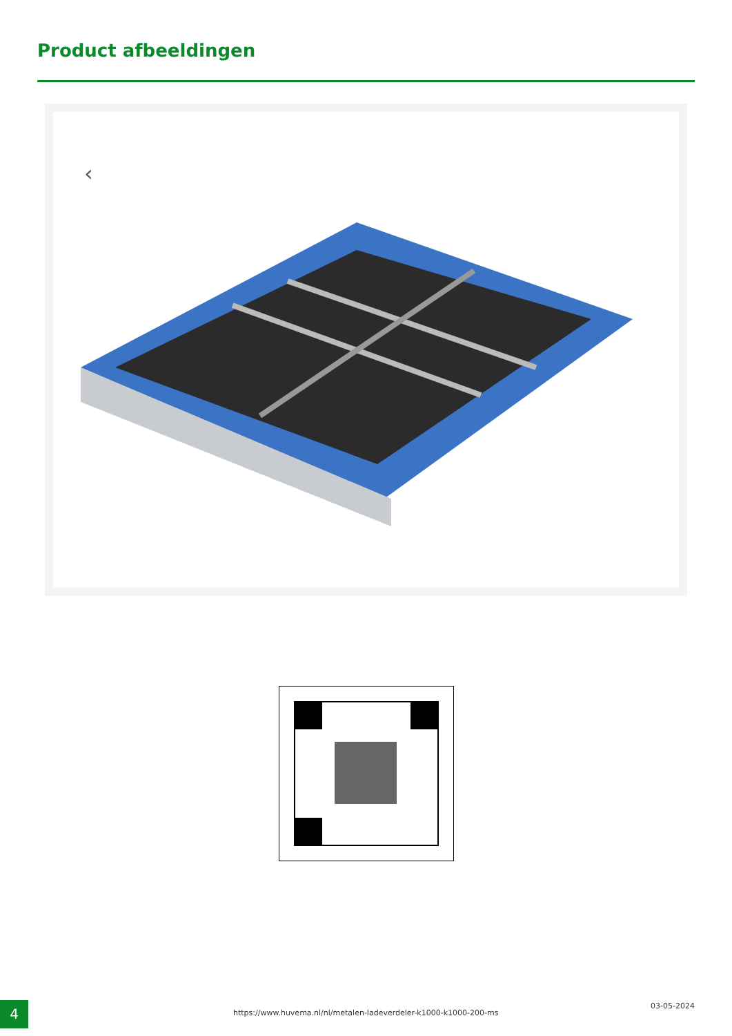Product afbeeldingen
‹
4
https://www.huvema.nl/nl/metalen-ladeverdeler-k1000-k1000-200-ms
03-05-2024